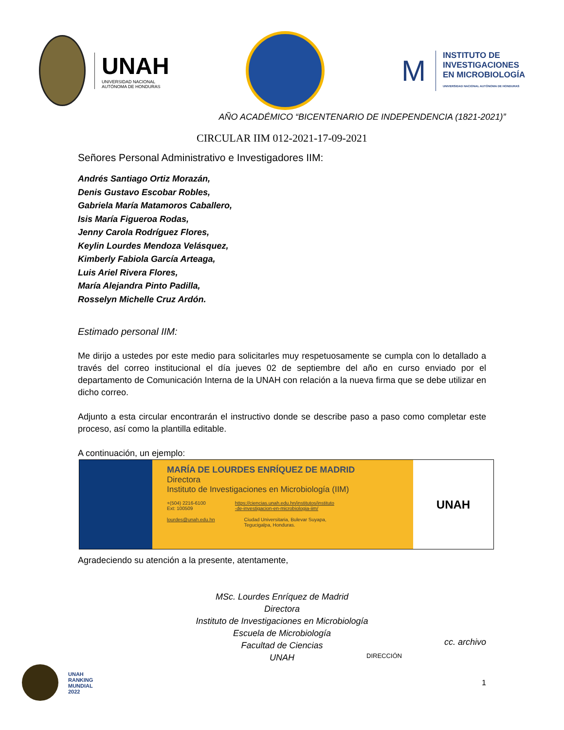UNAH
UNIVERSIDAD NACIONAL
AUTÓNOMA DE HONDURAS
M
INSTITUTO DE
INVESTIGACIONES
EN MICROBIOLOGÍA
UNIVERSIDAD NACIONAL AUTÓNOMA DE HONDURAS
AÑO ACADÉMICO “BICENTENARIO DE INDEPENDENCIA (1821-2021)”
CIRCULAR IIM 012-2021-17-09-2021
Señores Personal Administrativo e Investigadores IIM:
Andrés Santiago Ortiz Morazán,
Denis Gustavo Escobar Robles,
Gabriela María Matamoros Caballero,
Isis María Figueroa Rodas,
Jenny Carola Rodríguez Flores,
Keylin Lourdes Mendoza Velásquez,
Kimberly Fabiola García Arteaga,
Luis Ariel Rivera Flores,
María Alejandra Pinto Padilla,
Rosselyn Michelle Cruz Ardón.
Estimado personal IIM:
Me dirijo a ustedes por este medio para solicitarles muy respetuosamente se cumpla con lo detallado a través del correo institucional el día jueves 02 de septiembre del año en curso enviado por el departamento de Comunicación Interna de la UNAH con relación a la nueva firma que se debe utilizar en dicho correo.
Adjunto a esta circular encontrarán el instructivo donde se describe paso a paso como completar este proceso, así como la plantilla editable.
A continuación, un ejemplo:
MARÍA DE LOURDES ENRÍQUEZ DE MADRID
Directora
Instituto de Investigaciones en Microbiología (IIM)
+(504) 2216-6100
Ext: 100509 https://ciencias.unah.edu.hn/institutos/instituto
-de-investigacion-en-microbiologia-iim/
lourdes@unah.edu.hn Ciudad Universitaria, Bulevar Suyapa,
Tegucigalpa, Honduras.
UNAH
Agradeciendo su atención a la presente, atentamente,
MSc. Lourdes Enríquez de Madrid
Directora
Instituto de Investigaciones en Microbiología
Escuela de Microbiología
Facultad de Ciencias
UNAH
cc. archivo
DIRECCIÓN
UNAH
RANKING
MUNDIAL
2022
1